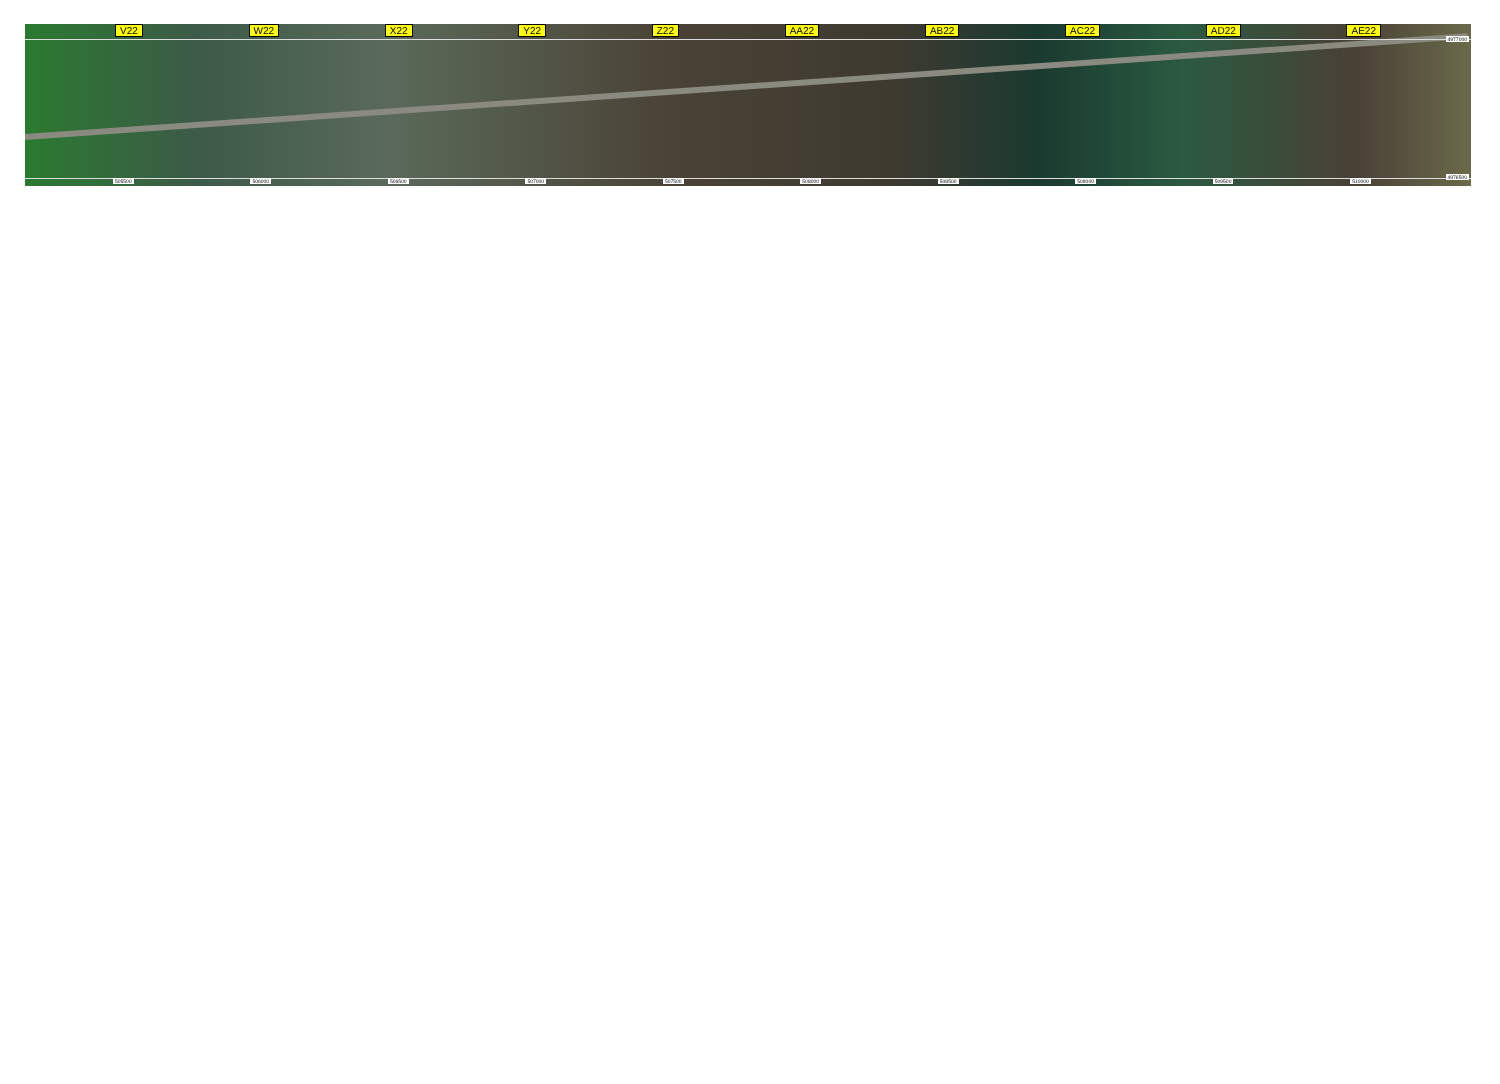V22 W22 X22 Y22 Z22 AA22 AB22 AC22 AD22 AE22
4977000
4976500
505500 506000 506500 507000 507500 508000 508500 509000 509500 510000